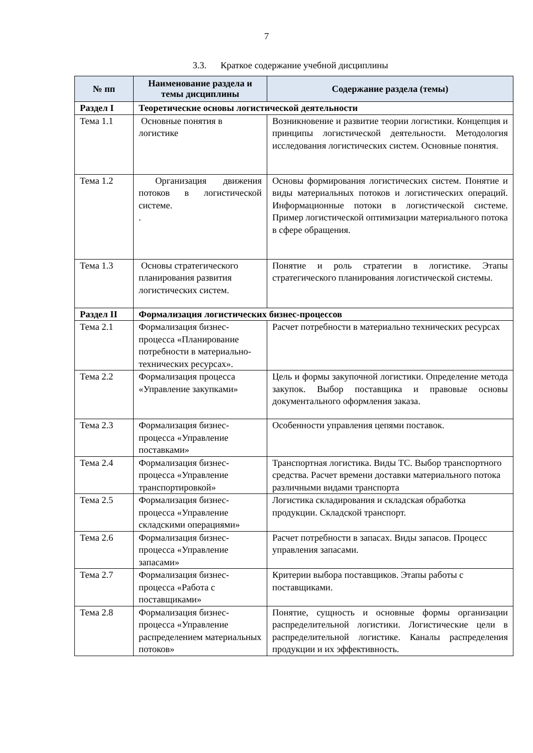7
3.3. Краткое содержание учебной дисциплины
| № пп | Наименование раздела и темы дисциплины | Содержание раздела (темы) |
| --- | --- | --- |
| Раздел I | Теоретические основы логистической деятельности | |
| Тема 1.1 | Основные понятия в логистике | Возникновение и развитие теории логистики. Концепция и принципы логистической деятельности. Методология исследования логистических систем. Основные понятия. |
| Тема 1.2 | Организация движения потоков в логистической системе. . | Основы формирования логистических систем. Понятие и виды материальных потоков и логистических операций. Информационные потоки в логистической системе. Пример логистической оптимизации материального потока в сфере обращения. |
| Тема 1.3 | Основы стратегического планирования развития логистических систем. | Понятие и роль стратегии в логистике. Этапы стратегического планирования логистической системы. |
| Раздел II | Формализация логистических бизнес-процессов | |
| Тема 2.1 | Формализация бизнес-процесса «Планирование потребности в материально-технических ресурсах». | Расчет потребности в материально технических ресурсах |
| Тема 2.2 | Формализация процесса «Управление закупками» | Цель и формы закупочной логистики. Определение метода закупок. Выбор поставщика и правовые основы документального оформления заказа. |
| Тема 2.3 | Формализация бизнес-процесса «Управление поставками» | Особенности управления цепями поставок. |
| Тема 2.4 | Формализация бизнес-процесса «Управление транспортировкой» | Транспортная логистика. Виды ТС. Выбор транспортного средства. Расчет времени доставки материального потока различными видами транспорта |
| Тема 2.5 | Формализация бизнес-процесса «Управление складскими операциями» | Логистика складирования и складская обработка продукции. Складской транспорт. |
| Тема 2.6 | Формализация бизнес-процесса «Управление запасами» | Расчет потребности в запасах. Виды запасов. Процесс управления запасами. |
| Тема 2.7 | Формализация бизнес-процесса «Работа с поставщиками» | Критерии выбора поставщиков. Этапы работы с поставщиками. |
| Тема 2.8 | Формализация бизнес-процесса «Управление распределением материальных потоков» | Понятие, сущность и основные формы организации распределительной логистики. Логистические цели в распределительной логистике. Каналы распределения продукции и их эффективность. |